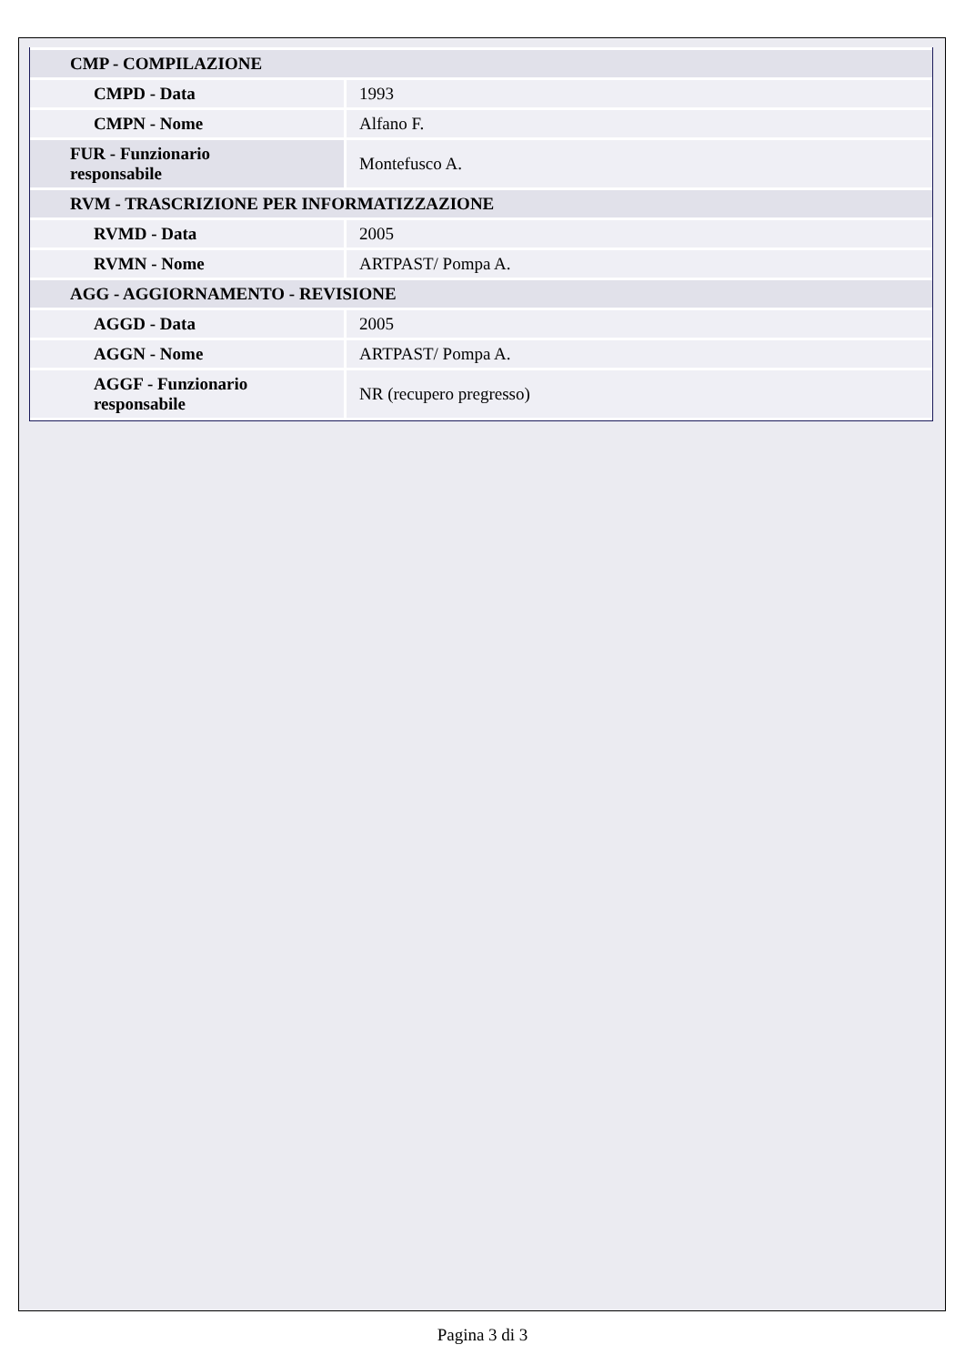| CMP - COMPILAZIONE | |
| CMPD - Data | 1993 |
| CMPN - Nome | Alfano F. |
| FUR - Funzionario responsabile | Montefusco A. |
| RVM - TRASCRIZIONE PER INFORMATIZZAZIONE | |
| RVMD - Data | 2005 |
| RVMN - Nome | ARTPAST/ Pompa A. |
| AGG - AGGIORNAMENTO - REVISIONE | |
| AGGD - Data | 2005 |
| AGGN - Nome | ARTPAST/ Pompa A. |
| AGGF - Funzionario responsabile | NR (recupero pregresso) |
Pagina 3 di 3